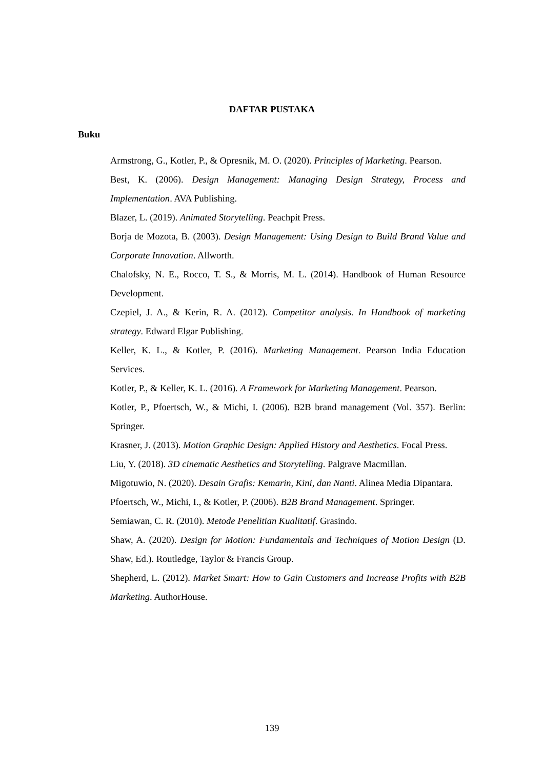DAFTAR PUSTAKA
Buku
Armstrong, G., Kotler, P., & Opresnik, M. O. (2020). Principles of Marketing. Pearson.
Best, K. (2006). Design Management: Managing Design Strategy, Process and Implementation. AVA Publishing.
Blazer, L. (2019). Animated Storytelling. Peachpit Press.
Borja de Mozota, B. (2003). Design Management: Using Design to Build Brand Value and Corporate Innovation. Allworth.
Chalofsky, N. E., Rocco, T. S., & Morris, M. L. (2014). Handbook of Human Resource Development.
Czepiel, J. A., & Kerin, R. A. (2012). Competitor analysis. In Handbook of marketing strategy. Edward Elgar Publishing.
Keller, K. L., & Kotler, P. (2016). Marketing Management. Pearson India Education Services.
Kotler, P., & Keller, K. L. (2016). A Framework for Marketing Management. Pearson.
Kotler, P., Pfoertsch, W., & Michi, I. (2006). B2B brand management (Vol. 357). Berlin: Springer.
Krasner, J. (2013). Motion Graphic Design: Applied History and Aesthetics. Focal Press.
Liu, Y. (2018). 3D cinematic Aesthetics and Storytelling. Palgrave Macmillan.
Migotuwio, N. (2020). Desain Grafis: Kemarin, Kini, dan Nanti. Alinea Media Dipantara.
Pfoertsch, W., Michi, I., & Kotler, P. (2006). B2B Brand Management. Springer.
Semiawan, C. R. (2010). Metode Penelitian Kualitatif. Grasindo.
Shaw, A. (2020). Design for Motion: Fundamentals and Techniques of Motion Design (D. Shaw, Ed.). Routledge, Taylor & Francis Group.
Shepherd, L. (2012). Market Smart: How to Gain Customers and Increase Profits with B2B Marketing. AuthorHouse.
139